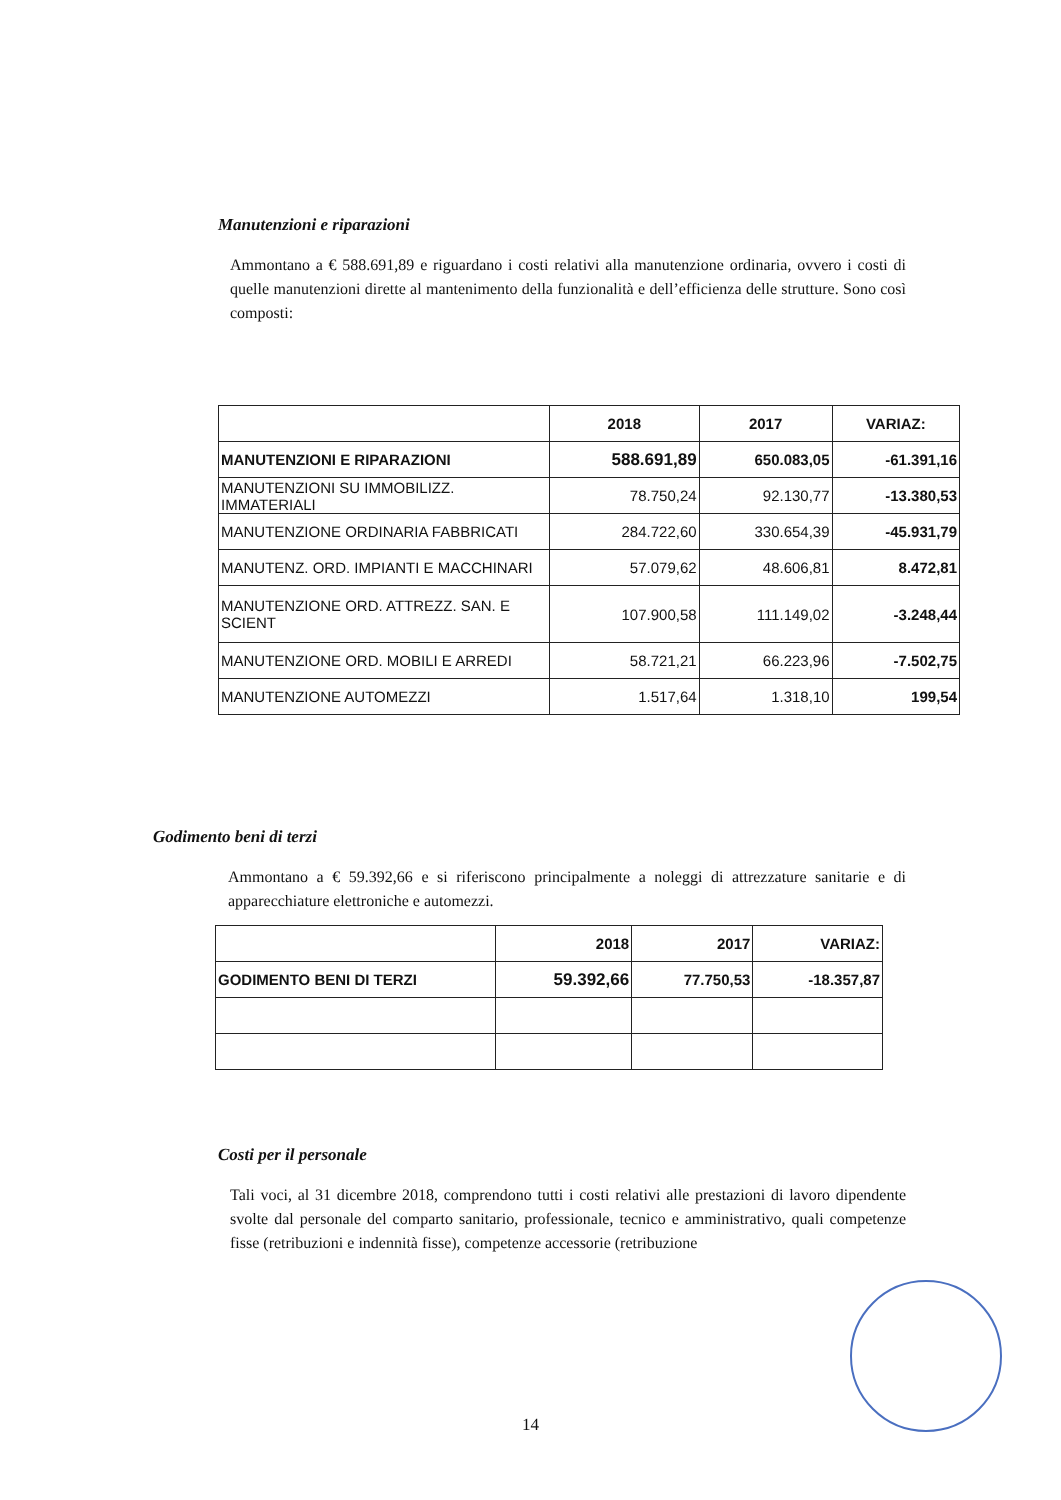Manutenzioni e riparazioni
Ammontano a € 588.691,89 e riguardano i costi relativi alla manutenzione ordinaria, ovvero i costi di quelle manutenzioni dirette al mantenimento della funzionalità e dell’efficienza delle strutture. Sono così composti:
| | 2018 | 2017 | VARIAZ: |
| --- | --- | --- | --- |
| MANUTENZIONI E RIPARAZIONI | 588.691,89 | 650.083,05 | -61.391,16 |
| MANUTENZIONI SU IMMOBILIZZ. IMMATERIALI | 78.750,24 | 92.130,77 | -13.380,53 |
| MANUTENZIONE ORDINARIA FABBRICATI | 284.722,60 | 330.654,39 | -45.931,79 |
| MANUTENZ. ORD. IMPIANTI E MACCHINARI | 57.079,62 | 48.606,81 | 8.472,81 |
| MANUTENZIONE ORD. ATTREZZ. SAN. E SCIENT | 107.900,58 | 111.149,02 | -3.248,44 |
| MANUTENZIONE ORD. MOBILI E ARREDI | 58.721,21 | 66.223,96 | -7.502,75 |
| MANUTENZIONE AUTOMEZZI | 1.517,64 | 1.318,10 | 199,54 |
Godimento beni di terzi
Ammontano a € 59.392,66 e si riferiscono principalmente a noleggi di attrezzature sanitarie e di apparecchiature elettroniche e automezzi.
| | 2018 | 2017 | VARIAZ: |
| --- | --- | --- | --- |
| GODIMENTO BENI DI TERZI | 59.392,66 | 77.750,53 | -18.357,87 |
Costi per il personale
Tali voci, al 31 dicembre 2018, comprendono tutti i costi relativi alle prestazioni di lavoro dipendente svolte dal personale del comparto sanitario, professionale, tecnico e amministrativo, quali competenze fisse (retribuzioni e indennità fisse), competenze accessorie (retribuzione
14